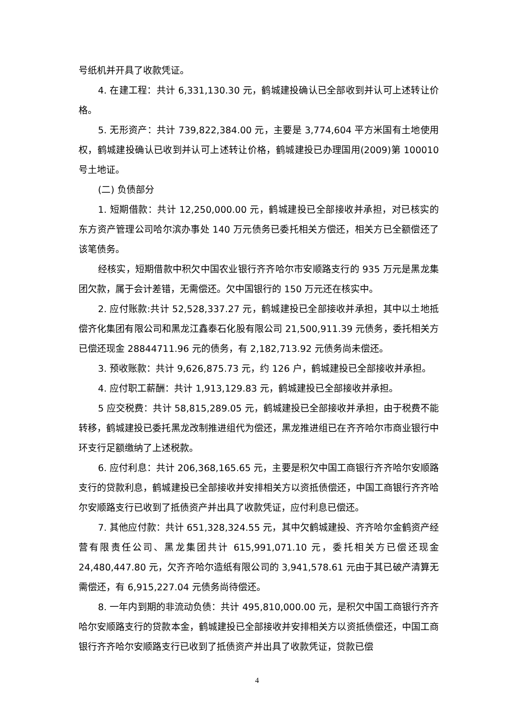号纸机并开具了收款凭证。
4. 在建工程：共计 6,331,130.30 元，鹤城建投确认已全部收到并认可上述转让价格。
5. 无形资产：共计 739,822,384.00 元，主要是 3,774,604 平方米国有土地使用权，鹤城建投确认已收到并认可上述转让价格，鹤城建投已办理国用(2009)第 100010 号土地证。
(二) 负债部分
1. 短期借款：共计 12,250,000.00 元，鹤城建投已全部接收并承担，对已核实的东方资产管理公司哈尔滨办事处 140 万元债务已委托相关方偿还，相关方已全额偿还了该笔债务。
经核实，短期借款中积欠中国农业银行齐齐哈尔市安顺路支行的 935 万元是黑龙集团欠款，属于会计差错，无需偿还。欠中国银行的 150 万元还在核实中。
2. 应付账款:共计 52,528,337.27 元，鹤城建投已全部接收并承担，其中以土地抵偿齐化集团有限公司和黑龙江鑫泰石化股有限公司 21,500,911.39 元债务，委托相关方已偿还现金 28844711.96 元的债务，有 2,182,713.92 元债务尚未偿还。
3. 预收账款：共计 9,626,875.73 元，约 126 户，鹤城建投已全部接收并承担。
4. 应付职工薪酬：共计 1,913,129.83 元，鹤城建投已全部接收并承担。
5 应交税费：共计 58,815,289.05 元，鹤城建投已全部接收并承担，由于税费不能转移，鹤城建投已委托黑龙改制推进组代为偿还，黑龙推进组已在齐齐哈尔市商业银行中环支行足额缴纳了上述税款。
6. 应付利息：共计 206,368,165.65 元，主要是积欠中国工商银行齐齐哈尔安顺路支行的贷款利息，鹤城建投已全部接收并安排相关方以资抵债偿还，中国工商银行齐齐哈尔安顺路支行已收到了抵债资产并出具了收款凭证，应付利息已偿还。
7. 其他应付款：共计 651,328,324.55 元，其中欠鹤城建投、齐齐哈尔金鹤资产经营有限责任公司、黑龙集团共计 615,991,071.10 元，委托相关方已偿还现金 24,480,447.80 元，欠齐齐哈尔造纸有限公司的 3,941,578.61 元由于其已破产清算无需偿还，有 6,915,227.04 元债务尚待偿还。
8. 一年内到期的非流动负债：共计 495,810,000.00 元，是积欠中国工商银行齐齐哈尔安顺路支行的贷款本金，鹤城建投已全部接收并安排相关方以资抵债偿还，中国工商银行齐齐哈尔安顺路支行已收到了抵债资产并出具了收款凭证，贷款已偿
4